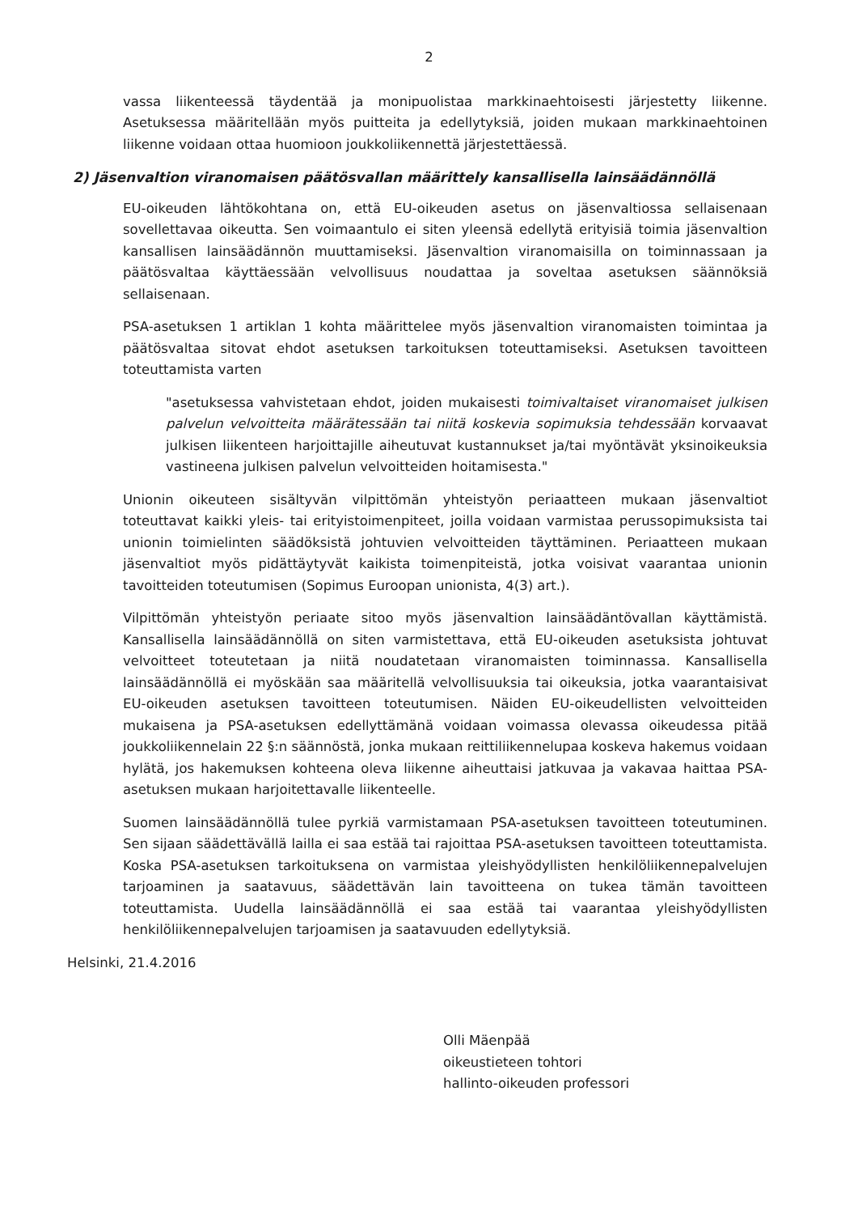2
vassa liikenteessä täydentää ja monipuolistaa markkinaehtoisesti järjestetty liikenne. Asetuksessa määritellään myös puitteita ja edellytyksiä, joiden mukaan markkinaehtoinen liikenne voidaan ottaa huomioon joukkoliikennettä järjestettäessä.
2) Jäsenvaltion viranomaisen päätösvallan määrittely kansallisella lainsäädännöllä
EU-oikeuden lähtökohtana on, että EU-oikeuden asetus on jäsenvaltiossa sellaisenaan sovellettavaa oikeutta. Sen voimaantulo ei siten yleensä edellytä erityisiä toimia jäsenvaltion kansallisen lainsäädännön muuttamiseksi. Jäsenvaltion viranomaisilla on toiminnassaan ja päätösvaltaa käyttäessään velvollisuus noudattaa ja soveltaa asetuksen säännöksiä sellaisenaan.
PSA-asetuksen 1 artiklan 1 kohta määrittelee myös jäsenvaltion viranomaisten toimintaa ja päätösvaltaa sitovat ehdot asetuksen tarkoituksen toteuttamiseksi. Asetuksen tavoitteen toteuttamista varten
"asetuksessa vahvistetaan ehdot, joiden mukaisesti toimivaltaiset viranomaiset julkisen palvelun velvoitteita määrätessään tai niitä koskevia sopimuksia tehdessään korvaavat julkisen liikenteen harjoittajille aiheutuvat kustannukset ja/tai myöntävät yksinoikeuksia vastineena julkisen palvelun velvoitteiden hoitamisesta."
Unionin oikeuteen sisältyvän vilpittömän yhteistyön periaatteen mukaan jäsenvaltiot toteuttavat kaikki yleis- tai erityistoimenpiteet, joilla voidaan varmistaa perussopimuksista tai unionin toimielinten säädöksistä johtuvien velvoitteiden täyttäminen. Periaatteen mukaan jäsenvaltiot myös pidättäytyvät kaikista toimenpiteistä, jotka voisivat vaarantaa unionin tavoitteiden toteutumisen (Sopimus Euroopan unionista, 4(3) art.).
Vilpittömän yhteistyön periaate sitoo myös jäsenvaltion lainsäädäntövallan käyttämistä. Kansallisella lainsäädännöllä on siten varmistettava, että EU-oikeuden asetuksista johtuvat velvoitteet toteutetaan ja niitä noudatetaan viranomaisten toiminnassa. Kansallisella lainsäädännöllä ei myöskään saa määritellä velvollisuuksia tai oikeuksia, jotka vaarantaisivat EU-oikeuden asetuksen tavoitteen toteutumisen. Näiden EU-oikeudellisten velvoitteiden mukaisena ja PSA-asetuksen edellyttämänä voidaan voimassa olevassa oikeudessa pitää joukkoliikennelain 22 §:n säännöstä, jonka mukaan reittiliikennelupaa koskeva hakemus voidaan hylätä, jos hakemuksen kohteena oleva liikenne aiheuttaisi jatkuvaa ja vakavaa haittaa PSA-asetuksen mukaan harjoitettavalle liikenteelle.
Suomen lainsäädännöllä tulee pyrkiä varmistamaan PSA-asetuksen tavoitteen toteutuminen. Sen sijaan säädettävällä lailla ei saa estää tai rajoittaa PSA-asetuksen tavoitteen toteuttamista. Koska PSA-asetuksen tarkoituksena on varmistaa yleishyödyllisten henkilöliikennepalvelujen tarjoaminen ja saatavuus, säädettävän lain tavoitteena on tukea tämän tavoitteen toteuttamista. Uudella lainsäädännöllä ei saa estää tai vaarantaa yleishyödyllisten henkilöliikennepalvelujen tarjoamisen ja saatavuuden edellytyksiä.
Helsinki, 21.4.2016
Olli Mäenpää
oikeustieteen tohtori
hallinto-oikeuden professori